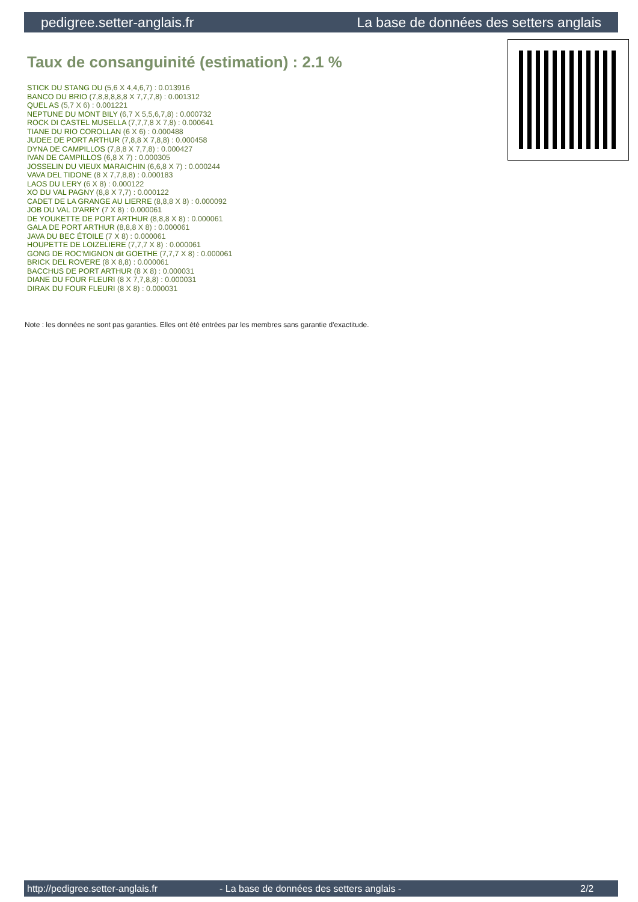pedigree.setter-anglais.fr La base de données des setters anglais
Taux de consanguinité (estimation) : 2.1 %
STICK DU STANG DU (5,6 X 4,4,6,7) : 0.013916
BANCO DU BRIO (7,8,8,8,8,8 X 7,7,7,8) : 0.001312
QUEL AS (5,7 X 6) : 0.001221
NEPTUNE DU MONT BILY (6,7 X 5,5,6,7,8) : 0.000732
ROCK DI CASTEL MUSELLA (7,7,7,8 X 7,8) : 0.000641
TIANE DU RIO COROLLAN (6 X 6) : 0.000488
JUDEE DE PORT ARTHUR (7,8,8 X 7,8,8) : 0.000458
DYNA DE CAMPILLOS (7,8,8 X 7,7,8) : 0.000427
IVAN DE CAMPILLOS (6,8 X 7) : 0.000305
JOSSELIN DU VIEUX MARAICHIN (6,6,8 X 7) : 0.000244
VAVA DEL TIDONE (8 X 7,7,8,8) : 0.000183
LAOS DU LERY (6 X 8) : 0.000122
XO DU VAL PAGNY (8,8 X 7,7) : 0.000122
CADET DE LA GRANGE AU LIERRE (8,8,8 X 8) : 0.000092
JOB DU VAL D'ARRY (7 X 8) : 0.000061
DE YOUKETTE DE PORT ARTHUR (8,8,8 X 8) : 0.000061
GALA DE PORT ARTHUR (8,8,8 X 8) : 0.000061
JAVA DU BEC ÉTOILE (7 X 8) : 0.000061
HOUPETTE DE LOIZELIERE (7,7,7 X 8) : 0.000061
GONG DE ROC'MIGNON dit GOETHE (7,7,7 X 8) : 0.000061
BRICK DEL ROVERE (8 X 8,8) : 0.000061
BACCHUS DE PORT ARTHUR (8 X 8) : 0.000031
DIANE DU FOUR FLEURI (8 X 7,7,8,8) : 0.000031
DIRAK DU FOUR FLEURI (8 X 8) : 0.000031
Note : les données ne sont pas garanties. Elles ont été entrées par les membres sans garantie d'exactitude.
http://pedigree.setter-anglais.fr - La base de données des setters anglais - 2/2